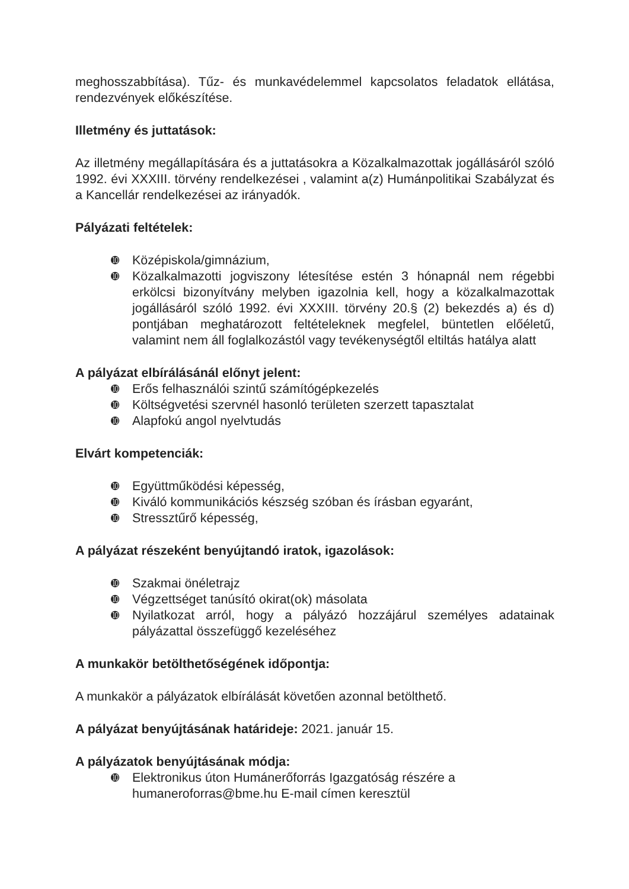meghosszabbítása). Tűz- és munkavédelemmel kapcsolatos feladatok ellátása, rendezvények előkészítése.
Illetmény és juttatások:
Az illetmény megállapítására és a juttatásokra a Közalkalmazottak jogállásáról szóló 1992. évi XXXIII. törvény rendelkezései , valamint a(z) Humánpolitikai Szabályzat és a Kancellár rendelkezései az irányadók.
Pályázati feltételek:
➓ Középiskola/gimnázium,
➓ Közalkalmazotti jogviszony létesítése estén 3 hónapnál nem régebbi erkölcsi bizonyítvány melyben igazolnia kell, hogy a közalkalmazottak jogállásáról szóló 1992. évi XXXIII. törvény 20.§ (2) bekezdés a) és d) pontjában meghatározott feltételeknek megfelel, büntetlen előéletű, valamint nem áll foglalkozástól vagy tevékenységtől eltiltás hatálya alatt
A pályázat elbírálásánál előnyt jelent:
➓ Erős felhasználói szintű számítógépkezelés
➓ Költségvetési szervnél hasonló területen szerzett tapasztalat
➓ Alapfokú angol nyelvtudás
Elvárt kompetenciák:
➓ Együttműködési képesség,
➓ Kiváló kommunikációs készség szóban és írásban egyaránt,
➓ Stressztűrő képesség,
A pályázat részeként benyújtandó iratok, igazolások:
➓ Szakmai önéletrajz
➓ Végzettséget tanúsító okirat(ok) másolata
➓ Nyilatkozat arról, hogy a pályázó hozzájárul személyes adatainak pályázattal összefüggő kezeléséhez
A munkakör betölthetőségének időpontja:
A munkakör a pályázatok elbírálását követően azonnal betölthető.
A pályázat benyújtásának határideje: 2021. január 15.
A pályázatok benyújtásának módja:
➓ Elektronikus úton Humánerőforrás Igazgatóság részére a humaneroforras@bme.hu E-mail címen keresztül